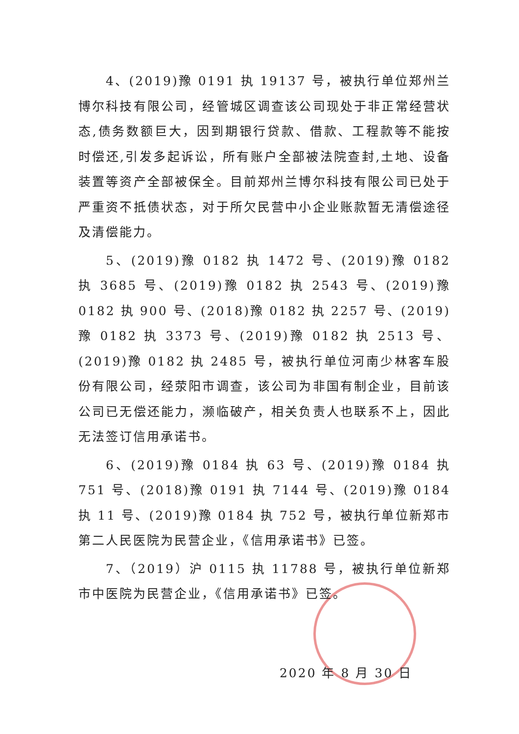4、(2019)豫 0191 执 19137 号，被执行单位郑州兰博尔科技有限公司，经管城区调查该公司现处于非正常经营状态,债务数额巨大，因到期银行贷款、借款、工程款等不能按时偿还,引发多起诉讼，所有账户全部被法院查封,土地、设备装置等资产全部被保全。目前郑州兰博尔科技有限公司已处于严重资不抵债状态，对于所欠民营中小企业账款暂无清偿途径及清偿能力。
5、(2019)豫 0182 执 1472 号、(2019)豫 0182 执 3685 号、(2019)豫 0182 执 2543 号、(2019)豫 0182 执 900 号、(2018)豫 0182 执 2257 号、(2019)豫 0182 执 3373 号、(2019)豫 0182 执 2513 号、(2019)豫 0182 执 2485 号，被执行单位河南少林客车股份有限公司，经荥阳市调查，该公司为非国有制企业，目前该公司已无偿还能力，濒临破产，相关负责人也联系不上，因此无法签订信用承诺书。
6、(2019)豫 0184 执 63 号、(2019)豫 0184 执 751 号、(2018)豫 0191 执 7144 号、(2019)豫 0184 执 11 号、(2019)豫 0184 执 752 号，被执行单位新郑市第二人民医院为民营企业，《信用承诺书》已签。
7、（2019）沪 0115 执 11788 号，被执行单位新郑市中医院为民营企业，《信用承诺书》已签。
2020 年 8 月 30 日